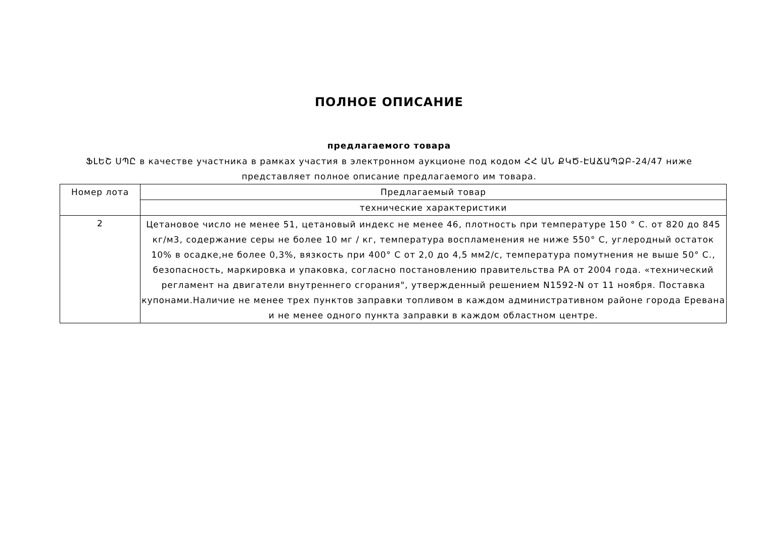ПОЛНОЕ ОПИСАНИЕ
предлагаемого товара
ՖԼԵՇ ՍՊԸ в качестве участника в рамках участия в электронном аукционе под кодом ՀՀ ԱՆ ՔԿԾ-ԷԱՃԱՊՁԲ-24/47 ниже представляет полное описание предлагаемого им товара.
| Номер лота | Предлагаемый товар |
| --- | --- |
| | технические характеристики |
| 2 | Цетановое число не менее 51, цетановый индекс не менее 46, плотность при температуре 150 ° С. от 820 до 845 кг/м3, содержание серы не более 10 мг / кг, температура воспламенения не ниже 550° С, углеродный остаток 10% в осадке,не более 0,3%, вязкость при 400° С от 2,0 до 4,5 мм2/с, температура помутнения не выше 50° С., безопасность, маркировка и упаковка, согласно постановлению правительства РА от 2004 года. «технический регламент на двигатели внутреннего сгорания", утвержденный решением N1592-N от 11 ноября. Поставка купонами.Наличие не менее трех пунктов заправки топливом в каждом административном районе города Еревана и не менее одного пункта заправки в каждом областном центре. |